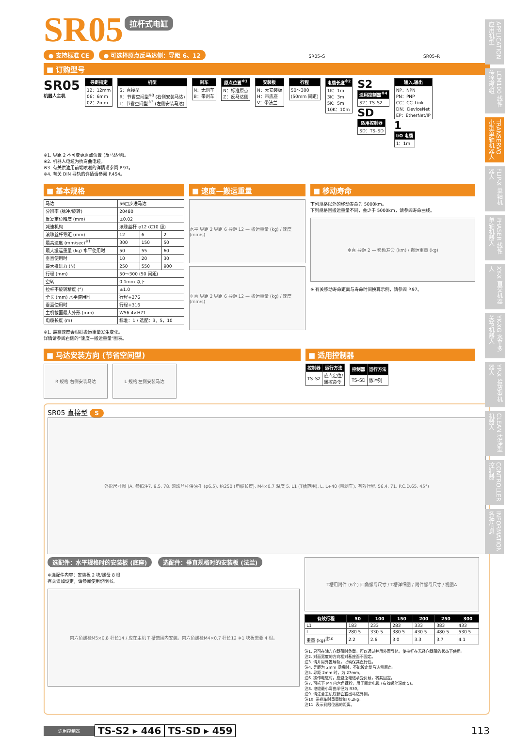APPLICATION 应用机型
LCM100 线性传送模组
TRANSERVO 小型单轴机器人
FLIP-X 单轴机器人
PHASER 线性单轴机器人
XY-X 直交机器人
YK-XG 水平多关节机器人
YP-X 拾放型机器人
CLEAN 洁净型机器人
CONTROLLER 控制器
INFORMATION 各种信息
SR05
拉杆式电缸
● 支持标准 CE ● 可选择原点反马达侧：导距 6、12 SR05–S SR05–R
■ 订购型号
SR05
机器人主机
| 导距指定 |
| --- |
| 12：12mm 06：6mm 02：2mm |
| 机型 |
| --- |
| S：直接型 R：节省空间型<sup>※3</sup> (右侧安装马达) L：节省空间型<sup>※3</sup> (左侧安装马达) |
| 刹车 |
| --- |
| N：无刹车 B：带刹车 |
| 原点位置<sup>※1</sup> |
| --- |
| N：标准原点 Z：反马达侧 |
| 安装板 |
| --- |
| N：无安装板 H：带底座 V：带法兰 |
| 行程 |
| --- |
| 50～300 (50mm 间距) |
| 电缆长度<sup>※2</sup> |
| --- |
| 1K：1m 3K：3m 5K：5m 10K：10m |
S2
| 适用控制器<sup>※4</sup> |
| --- |
| S2：TS–S2 |
SD
| 适用控制器 |
| --- |
| SD：TS–SD |
| 输入.输出 |
| --- |
| NP：NPN PN：PNP CC：CC–Link DN：DeviceNet EP：EtherNet/IP |
1
| I/O 电缆 |
| --- |
| 1：1m |
※1. 导距 2 不可变更原点位置 (反马达侧)。
※2. 机器人电缆为抗弯曲电缆。
※3. 有关供油用前端喷嘴的详情请参阅 P.97。
※4. 有关 DIN 导轨的详情请参阅 P.454。
■ 基本规格
| 马达 | 56□步进马达 | | |
| 分辨率 (脉冲/旋转) | 20480 | | |
| 反复定位精度 (mm) | ±0.02 | | |
| 减速机构 | 滚珠丝杆 φ12 (C10 级) | | |
| 滚珠丝杆导距 (mm) | 12 | 6 | 2 |
| 最高速度 (mm/sec)<sup>※1</sup> | 300 | 150 | 50 |
| 最大搬运重量 (kg) 水平使用时 | 50 | 55 | 60 |
| 垂直使用时 | 10 | 20 | 30 |
| 最大推进力 (N) | 250 | 550 | 900 |
| 行程 (mm) | 50～300 (50 间距) | | |
| 空转 | 0.1mm 以下 | | |
| 拉杆不旋转精度 (°) | ±1.0 | | |
| 全长 (mm) 水平使用时 | 行程+276 | | |
| 垂直使用时 | 行程+316 | | |
| 主机截面最大外形 (mm) | W56.4×H71 | | |
| 电缆长度 (m) | 标准：1 / 选配：3，5，10 | | |
※1. 最高速度会根据搬运重量发生变化。
详情请参阅右侧的“速度—搬运重量”图表。
■ 速度—搬运重量
水平 导距 2 导距 6 导距 12 — 搬运重量 (kg) / 速度 (mm/s)
垂直 导距 2 导距 6 导距 12 — 搬运重量 (kg) / 速度 (mm/s)
■ 移动寿命
下列规格以外的移动寿命为 5000km。
下列规格因搬运重量不同，会少于 5000km，请参阅寿命曲线。
垂直 导距 2 — 移动寿命 (km) / 搬运重量 (kg)
※ 有关移动寿命距离与寿命时间换算示例，请参阅 P.97。
■ 马达安装方向 (节省空间型)
R 规格 右侧安装马达 L 规格 左侧安装马达
■ 适用控制器
| 控制器 | 运行方法 |
| --- | --- |
| TS–S2 | 迹点定位/ 遥控命令 |
| 控制器 | 运行方法 |
| --- | --- |
| TS–SD | 脉冲列 |
SR05 直接型 S
外形尺寸图 (A, 参照注7, 9.5, 78, 滚珠丝杆供油孔 (φ6.5), 约250 (电缆长度), M4×0.7 深度 5, L1 (T槽范围), L, L+40 (带刹车), 有效行程, 56.4, 71, P.C.D.65, 45°)
选配件：水平规格时的安装板 (底座) 选配件：垂直规格时的安装板 (法兰)
※选配件内容：安装板 2 块/螺母 8 根
有关追加设定，请参阅使用说明书。
内六角螺栓M5×0.8 杆长14 / 应在主机 T 槽范围内安装。内六角螺栓M4×0.7 杆长12 ※1 块板需要 4 根。
T槽用附件 (6个) 四角螺母尺寸 / T槽详细图 / 附件螺母尺寸 / 视图A
| 有效行程 | 50 | 100 | 150 | 200 | 250 | 300 |
| --- | --- | --- | --- | --- | --- | --- |
| L1 | 183 | 233 | 283 | 333 | 383 | 433 |
| L | 280.5 | 330.5 | 380.5 | 430.5 | 480.5 | 530.5 |
| 重量 (kg)<sup>注10</sup> | 2.2 | 2.6 | 3.0 | 3.3 | 3.7 | 4.1 |
注1. 只可在轴方向载荷时负载。可以通过并用外置导轨，使拉杆在无径向载荷的状态下使用。
注2. 对面宽度的方向相对基座面不固定。
注3. 请并用外置导轨，以确保其直行性。
注4. 导距为 2mm 规格时，不能设定反马达侧原点。
注5. 导距 2mm 时，为 27mm。
注6. 操作电缆时，应避免电缆承受负载，将其固定。
注7. 可拆下 M4 内六角螺栓，用于固定电缆 (有效螺丝深度 5)。
注8. 电缆最小弯曲半径为 R30。
注9. 请注意主机底部会露出马达外侧。
注10. 带刹车时重量增加 0.2kg。
注11. 表示到限位器的距离。
适用控制器 TS-S2 ▸ 446 TS-SD ▸ 459 113